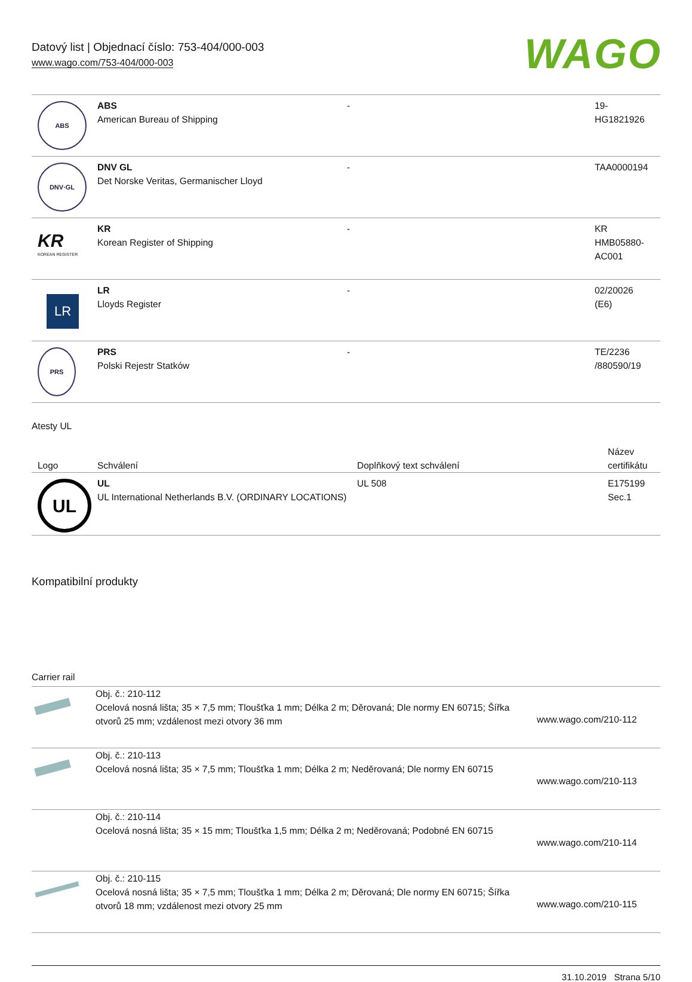Datový list | Objednací číslo: 753-404/000-003
www.wago.com/753-404/000-003
WAGO
| ABS | ABS American Bureau of Shipping | - | 19- HG1821926 |
| DNV·GL | DNV GL Det Norske Veritas, Germanischer Lloyd | - | TAA0000194 |
| KR KOREAN REGISTER | KR Korean Register of Shipping | - | KR HMB05880- AC001 |
| LR | LR Lloyds Register | - | 02/20026 (E6) |
| PRS | PRS Polski Rejestr Statków | - | TE/2236 /880590/19 |
Atesty UL
| Logo | Schválení | Doplňkový text schválení | Název certifikátu |
| --- | --- | --- | --- |
| UL | UL UL International Netherlands B.V. (ORDINARY LOCATIONS) | UL 508 | E175199 Sec.1 |
Kompatibilní produkty
Carrier rail
| | Obj. č.: 210-112 Ocelová nosná lišta; 35 × 7,5 mm; Tloušťka 1 mm; Délka 2 m; Děrovaná; Dle normy EN 60715; Šířka otvorů 25 mm; vzdálenost mezi otvory 36 mm | www.wago.com/210-112 |
| | Obj. č.: 210-113 Ocelová nosná lišta; 35 × 7,5 mm; Tloušťka 1 mm; Délka 2 m; Neděrovaná; Dle normy EN 60715 | www.wago.com/210-113 |
| | Obj. č.: 210-114 Ocelová nosná lišta; 35 × 15 mm; Tloušťka 1,5 mm; Délka 2 m; Neděrovaná; Podobné EN 60715 | www.wago.com/210-114 |
| | Obj. č.: 210-115 Ocelová nosná lišta; 35 × 7,5 mm; Tloušťka 1 mm; Délka 2 m; Děrovaná; Dle normy EN 60715; Šířka otvorů 18 mm; vzdálenost mezi otvory 25 mm | www.wago.com/210-115 |
31.10.2019 Strana 5/10